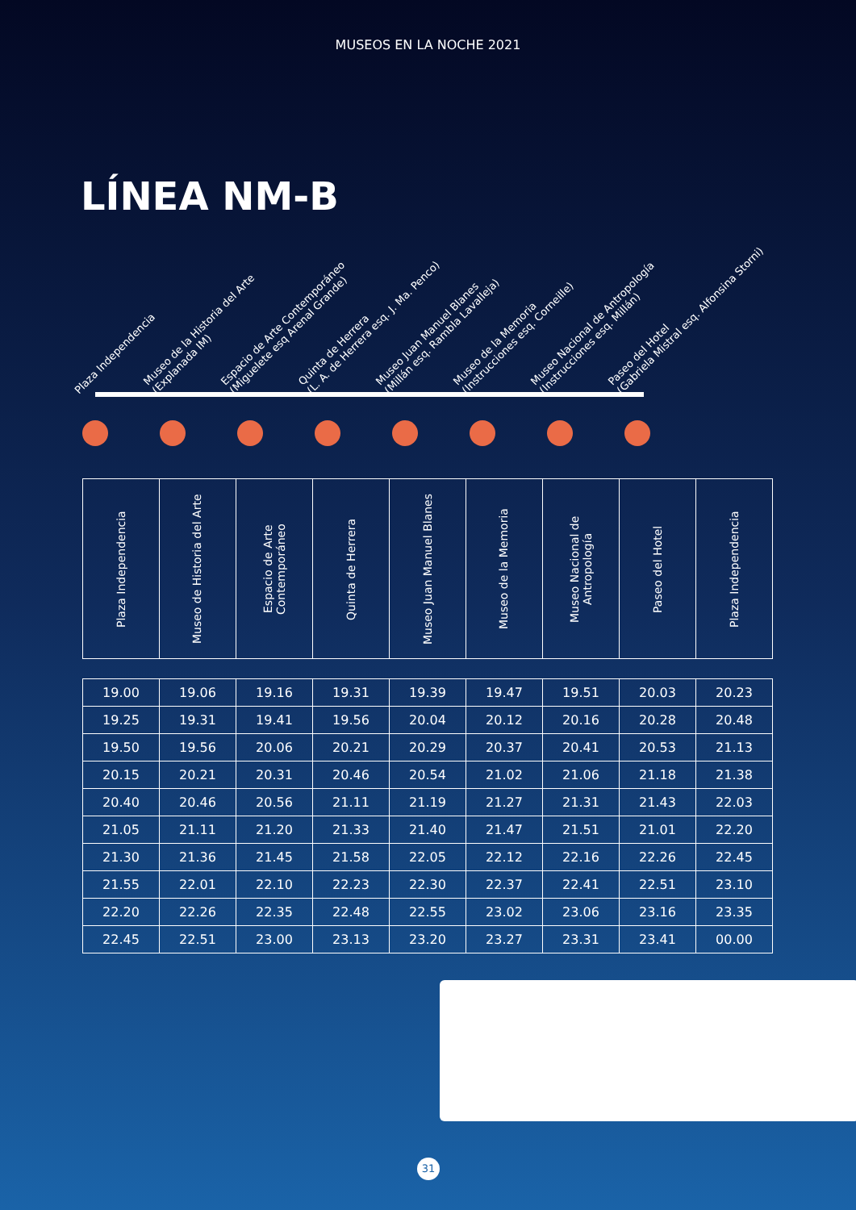MUSEOS EN LA NOCHE 2021
LÍNEA NM-B
Plaza Independencia
Museo de la Historia del Arte
(Explanada IM)
Espacio de Arte Contemporáneo
(Miguelete esq Arenal Grande)
Quinta de Herrera
(L. A. de Herrera esq. J. Ma. Penco)
Museo Juan Manuel Blanes
(Millán esq. Rambla Lavalleja)
Museo de la Memoria
(Instrucciones esq. Corneille)
Museo Nacional de Antropología
(Instrucciones esq. Millán)
Paseo del Hotel
(Gabriela Mistral esq. Alfonsina Storni)
| Plaza Independencia | Museo de Historia del Arte | Espacio de Arte Contemporáneo | Quinta de Herrera | Museo Juan Manuel Blanes | Museo de la Memoria | Museo Nacional de Antropología | Paseo del Hotel | Plaza Independencia |
| --- | --- | --- | --- | --- | --- | --- | --- | --- |
| 19.00 | 19.06 | 19.16 | 19.31 | 19.39 | 19.47 | 19.51 | 20.03 | 20.23 |
| 19.25 | 19.31 | 19.41 | 19.56 | 20.04 | 20.12 | 20.16 | 20.28 | 20.48 |
| 19.50 | 19.56 | 20.06 | 20.21 | 20.29 | 20.37 | 20.41 | 20.53 | 21.13 |
| 20.15 | 20.21 | 20.31 | 20.46 | 20.54 | 21.02 | 21.06 | 21.18 | 21.38 |
| 20.40 | 20.46 | 20.56 | 21.11 | 21.19 | 21.27 | 21.31 | 21.43 | 22.03 |
| 21.05 | 21.11 | 21.20 | 21.33 | 21.40 | 21.47 | 21.51 | 21.01 | 22.20 |
| 21.30 | 21.36 | 21.45 | 21.58 | 22.05 | 22.12 | 22.16 | 22.26 | 22.45 |
| 21.55 | 22.01 | 22.10 | 22.23 | 22.30 | 22.37 | 22.41 | 22.51 | 23.10 |
| 22.20 | 22.26 | 22.35 | 22.48 | 22.55 | 23.02 | 23.06 | 23.16 | 23.35 |
| 22.45 | 22.51 | 23.00 | 23.13 | 23.20 | 23.27 | 23.31 | 23.41 | 00.00 |
31